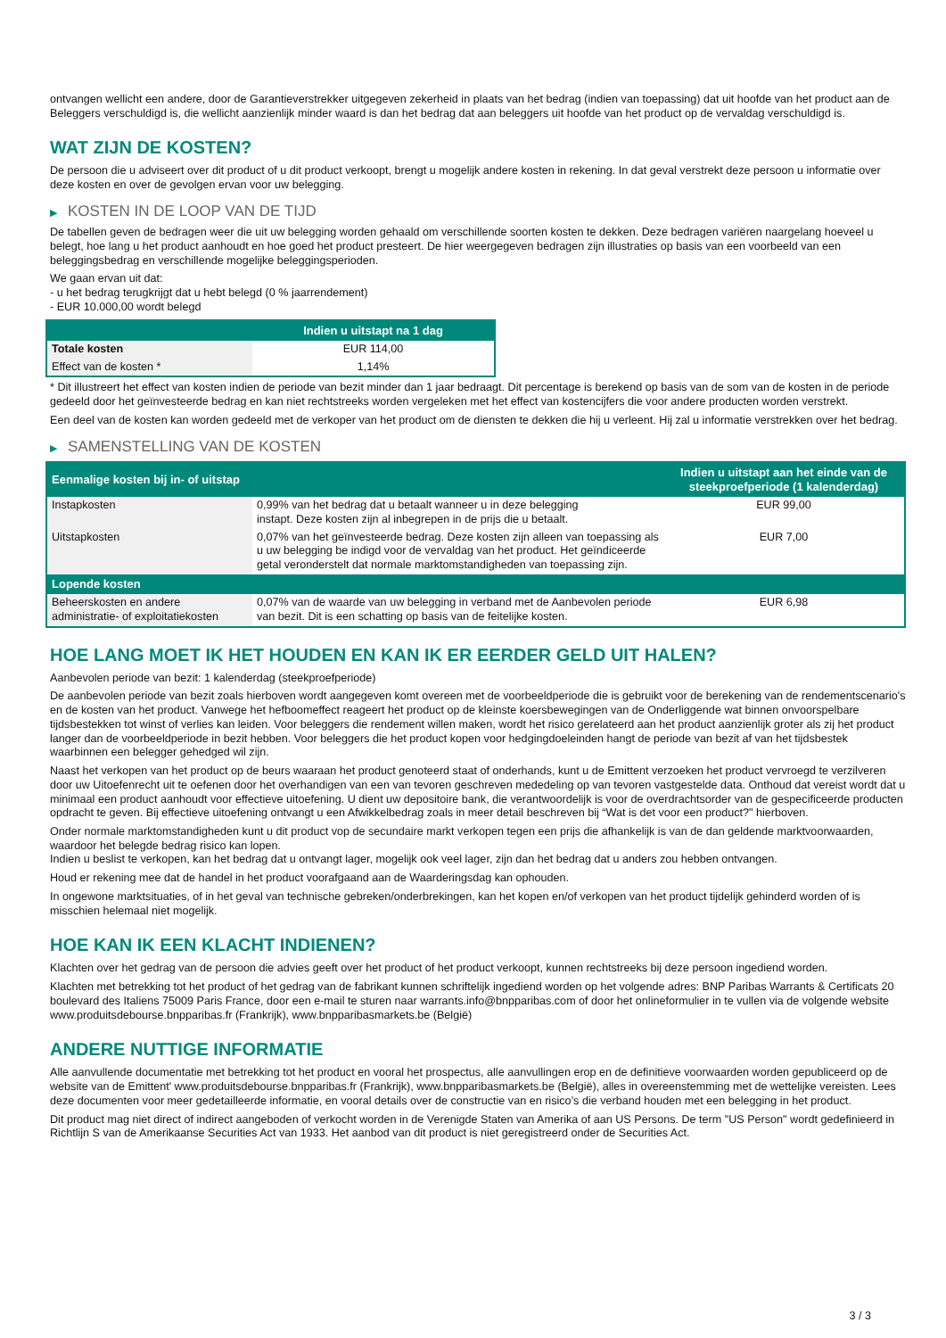ontvangen wellicht een andere, door de Garantieverstrekker uitgegeven zekerheid in plaats van het bedrag (indien van toepassing) dat uit hoofde van het product aan de Beleggers verschuldigd is, die wellicht aanzienlijk minder waard is dan het bedrag dat aan beleggers uit hoofde van het product op de vervaldag verschuldigd is.
WAT ZIJN DE KOSTEN?
De persoon die u adviseert over dit product of u dit product verkoopt, brengt u mogelijk andere kosten in rekening. In dat geval verstrekt deze persoon u informatie over deze kosten en over de gevolgen ervan voor uw belegging.
▶ KOSTEN IN DE LOOP VAN DE TIJD
De tabellen geven de bedragen weer die uit uw belegging worden gehaald om verschillende soorten kosten te dekken. Deze bedragen variëren naargelang hoeveel u belegt, hoe lang u het product aanhoudt en hoe goed het product presteert. De hier weergegeven bedragen zijn illustraties op basis van een voorbeeld van een beleggingsbedrag en verschillende mogelijke beleggingsperioden.
We gaan ervan uit dat:
- u het bedrag terugkrijgt dat u hebt belegd (0 % jaarrendement)
- EUR 10.000,00 wordt belegd
| | Indien u uitstapt na 1 dag |
| --- | --- |
| Totale kosten | EUR 114,00 |
| Effect van de kosten * | 1,14% |
* Dit illustreert het effect van kosten indien de periode van bezit minder dan 1 jaar bedraagt. Dit percentage is berekend op basis van de som van de kosten in de periode gedeeld door het geïnvesteerde bedrag en kan niet rechtstreeks worden vergeleken met het effect van kostencijfers die voor andere producten worden verstrekt.
Een deel van de kosten kan worden gedeeld met de verkoper van het product om de diensten te dekken die hij u verleent. Hij zal u informatie verstrekken over het bedrag.
▶ SAMENSTELLING VAN DE KOSTEN
| Eenmalige kosten bij in- of uitstap | | Indien u uitstapt aan het einde van de steekproefperiode (1 kalenderdag) |
| --- | --- | --- |
| Instapkosten | 0,99% van het bedrag dat u betaalt wanneer u in deze belegging instapt. Deze kosten zijn al inbegrepen in de prijs die u betaalt. | EUR 99,00 |
| Uitstapkosten | 0,07% van het geïnvesteerde bedrag. Deze kosten zijn alleen van toepassing als u uw belegging be indigd voor de vervaldag van het product. Het geïndiceerde getal veronderstelt dat normale marktomstandigheden van toepassing zijn. | EUR 7,00 |
| Lopende kosten | | |
| Beheerskosten en andere administratie- of exploitatiekosten | 0,07% van de waarde van uw belegging in verband met de Aanbevolen periode van bezit. Dit is een schatting op basis van de feitelijke kosten. | EUR 6,98 |
HOE LANG MOET IK HET HOUDEN EN KAN IK ER EERDER GELD UIT HALEN?
Aanbevolen periode van bezit: 1 kalenderdag (steekproefperiode)
De aanbevolen periode van bezit zoals hierboven wordt aangegeven komt overeen met de voorbeeldperiode die is gebruikt voor de berekening van de rendementscenario's en de kosten van het product. Vanwege het hefboomeffect reageert het product op de kleinste koersbewegingen van de Onderliggende wat binnen onvoorspelbare tijdsbestekken tot winst of verlies kan leiden. Voor beleggers die rendement willen maken, wordt het risico gerelateerd aan het product aanzienlijk groter als zij het product langer dan de voorbeeldperiode in bezit hebben. Voor beleggers die het product kopen voor hedgingdoeleinden hangt de periode van bezit af van het tijdsbestek waarbinnen een belegger gehedged wil zijn.
Naast het verkopen van het product op de beurs waaraan het product genoteerd staat of onderhands, kunt u de Emittent verzoeken het product vervroegd te verzilveren door uw Uitoefenrecht uit te oefenen door het overhandigen van een van tevoren geschreven mededeling op van tevoren vastgestelde data. Onthoud dat vereist wordt dat u minimaal een product aanhoudt voor effectieve uitoefening. U dient uw depositoire bank, die verantwoordelijk is voor de overdrachtsorder van de gespecificeerde producten opdracht te geven. Bij effectieve uitoefening ontvangt u een Afwikkelbedrag zoals in meer detail beschreven bij “Wat is det voor een product?" hierboven.
Onder normale marktomstandigheden kunt u dit product vop de secundaire markt verkopen tegen een prijs die afhankelijk is van de dan geldende marktvoorwaarden, waardoor het belegde bedrag risico kan lopen.
Indien u beslist te verkopen, kan het bedrag dat u ontvangt lager, mogelijk ook veel lager, zijn dan het bedrag dat u anders zou hebben ontvangen.
Houd er rekening mee dat de handel in het product voorafgaand aan de Waarderingsdag kan ophouden.
In ongewone marktsituaties, of in het geval van technische gebreken/onderbrekingen, kan het kopen en/of verkopen van het product tijdelijk gehinderd worden of is misschien helemaal niet mogelijk.
HOE KAN IK EEN KLACHT INDIENEN?
Klachten over het gedrag van de persoon die advies geeft over het product of het product verkoopt, kunnen rechtstreeks bij deze persoon ingediend worden.
Klachten met betrekking tot het product of het gedrag van de fabrikant kunnen schriftelijk ingediend worden op het volgende adres: BNP Paribas Warrants & Certificats 20 boulevard des Italiens 75009 Paris France, door een e-mail te sturen naar warrants.info@bnpparibas.com of door het onlineformulier in te vullen via de volgende website www.produitsdebourse.bnpparibas.fr (Frankrijk), www.bnpparibasmarkets.be (België)
ANDERE NUTTIGE INFORMATIE
Alle aanvullende documentatie met betrekking tot het product en vooral het prospectus, alle aanvullingen erop en de definitieve voorwaarden worden gepubliceerd op de website van de Emittent' www.produitsdebourse.bnpparibas.fr (Frankrijk), www.bnpparibasmarkets.be (België), alles in overeenstemming met de wettelijke vereisten. Lees deze documenten voor meer gedetailleerde informatie, en vooral details over de constructie van en risico’s die verband houden met een belegging in het product.
Dit product mag niet direct of indirect aangeboden of verkocht worden in de Verenigde Staten van Amerika of aan US Persons. De term "US Person" wordt gedefinieerd in Richtlijn S van de Amerikaanse Securities Act van 1933. Het aanbod van dit product is niet geregistreerd onder de Securities Act.
3 / 3